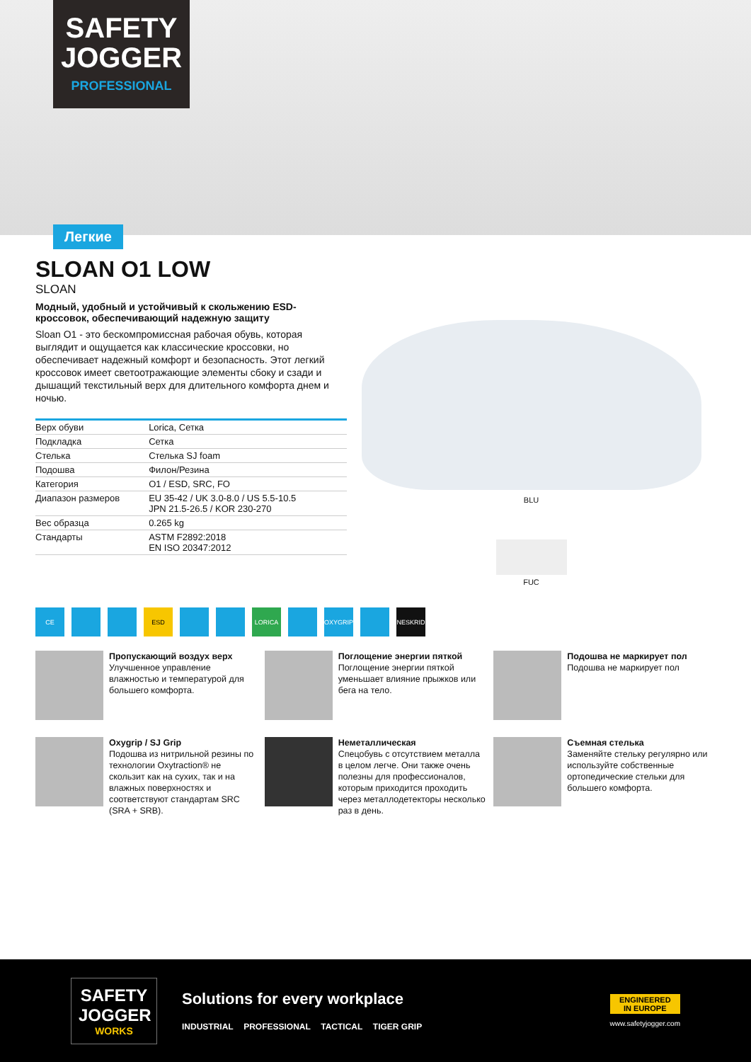SAFETY
JOGGER
PROFESSIONAL
Легкие
SLOAN O1 LOW
SLOAN
Модный, удобный и устойчивый к скольжению ESD-кроссовок, обеспечивающий надежную защиту
Sloan O1 - это бескомпромиссная рабочая обувь, которая выглядит и ощущается как классические кроссовки, но обеспечивает надежный комфорт и безопасность. Этот легкий кроссовок имеет светоотражающие элементы сбоку и сзади и дышащий текстильный верх для длительного комфорта днем и ночью.
| Верх обуви | Lorica, Сетка |
| Подкладка | Сетка |
| Стелька | Стелька SJ foam |
| Подошва | Филон/Резина |
| Категория | O1 / ESD, SRC, FO |
| Диапазон размеров | EU 35-42 / UK 3.0-8.0 / US 5.5-10.5 JPN 21.5-26.5 / KOR 230-270 |
| Вес образца | 0.265 kg |
| Стандарты | ASTM F2892:2018 EN ISO 20347:2012 |
BLU
FUC
CE ESD LORICA OXYGRIP NESKRID
Пропускающий воздух верх
Улучшенное управление влажностью и температурой для большего комфорта.
Поглощение энергии пяткой
Поглощение энергии пяткой уменьшает влияние прыжков или бега на тело.
Подошва не маркирует пол
Подошва не маркирует пол
Oxygrip / SJ Grip
Подошва из нитрильной резины по технологии Oxytraction® не скользит как на сухих, так и на влажных поверхностях и соответствуют стандартам SRC (SRA + SRB).
Неметаллическая
Спецобувь с отсутствием металла в целом легче. Они также очень полезны для профессионалов, которым приходится проходить через металлодетекторы несколько раз в день.
Съемная стелька
Заменяйте стельку регулярно или используйте собственные ортопедические стельки для большего комфорта.
SAFETY JOGGER
WORKS
Solutions for every workplace
INDUSTRIAL PROFESSIONAL TACTICAL TIGER GRIP
ENGINEERED
IN EUROPE
www.safetyjogger.com